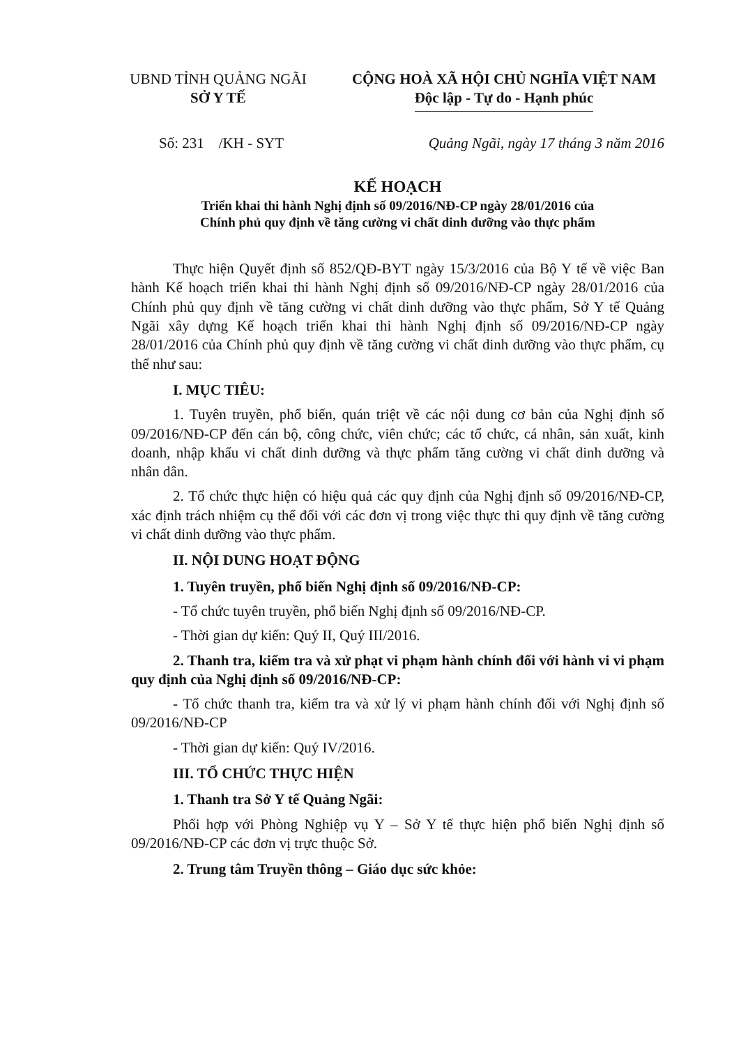UBND TỈNH QUẢNG NGÃI
SỞ Y TẾ
CỘNG HOÀ XÃ HỘI CHỦ NGHĨA VIỆT NAM
Độc lập - Tự do - Hạnh phúc
Số: 231 /KH - SYT Quảng Ngãi, ngày 17 tháng 3 năm 2016
KẾ HOẠCH
Triển khai thi hành Nghị định số 09/2016/NĐ-CP ngày 28/01/2016 của
Chính phủ quy định về tăng cường vi chất dinh dưỡng vào thực phẩm
Thực hiện Quyết định số 852/QĐ-BYT ngày 15/3/2016 của Bộ Y tế về việc Ban hành Kế hoạch triển khai thi hành Nghị định số 09/2016/NĐ-CP ngày 28/01/2016 của Chính phủ quy định về tăng cường vi chất dinh dưỡng vào thực phẩm, Sở Y tế Quảng Ngãi xây dựng Kế hoạch triển khai thi hành Nghị định số 09/2016/NĐ-CP ngày 28/01/2016 của Chính phủ quy định về tăng cường vi chất dinh dưỡng vào thực phẩm, cụ thể như sau:
I. MỤC TIÊU:
1. Tuyên truyền, phổ biến, quán triệt về các nội dung cơ bản của Nghị định số 09/2016/NĐ-CP đến cán bộ, công chức, viên chức; các tổ chức, cá nhân, sản xuất, kinh doanh, nhập khẩu vi chất dinh dưỡng và thực phẩm tăng cường vi chất dinh dưỡng và nhân dân.
2. Tổ chức thực hiện có hiệu quả các quy định của Nghị định số 09/2016/NĐ-CP, xác định trách nhiệm cụ thể đối với các đơn vị trong việc thực thi quy định về tăng cường vi chất dinh dưỡng vào thực phẩm.
II. NỘI DUNG HOẠT ĐỘNG
1. Tuyên truyền, phổ biến Nghị định số 09/2016/NĐ-CP:
- Tổ chức tuyên truyền, phổ biến Nghị định số 09/2016/NĐ-CP.
- Thời gian dự kiến: Quý II, Quý III/2016.
2. Thanh tra, kiểm tra và xử phạt vi phạm hành chính đối với hành vi vi phạm quy định của Nghị định số 09/2016/NĐ-CP:
- Tổ chức thanh tra, kiểm tra và xử lý vi phạm hành chính đối với Nghị định số 09/2016/NĐ-CP
- Thời gian dự kiến: Quý IV/2016.
III. TỔ CHỨC THỰC HIỆN
1. Thanh tra Sở Y tế Quảng Ngãi:
Phối hợp với Phòng Nghiệp vụ Y – Sở Y tế thực hiện phổ biến Nghị định số 09/2016/NĐ-CP các đơn vị trực thuộc Sở.
2. Trung tâm Truyền thông – Giáo dục sức khỏe: